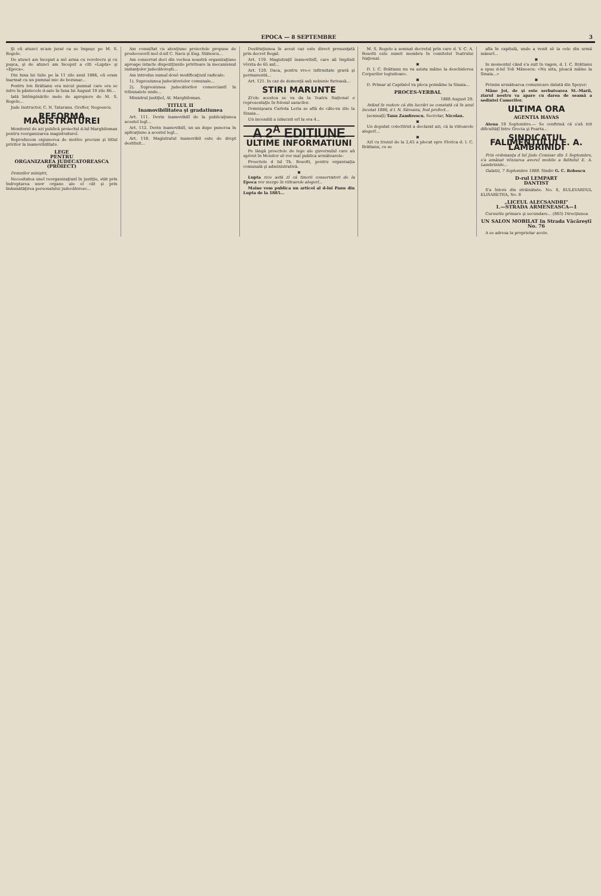EPOCA — 8 SEPTEMBRE 3
Şi eŭ atunci m'am jurat ca se împuşc pe M. S. Regele.
De atunci am început a mĕ arma cu revolveru şi cu puşca, şi de atunci am început a citi «Lupta» şi «Epoca».
Din luna lui Iulie pe la 11 zile anul 1886, eŭ eram înarmat cu un pumnal mic de bozunar...
Pentru Ion Brătianu era micul pumnal care era se intre în pântecele d-sale în luna lui August 10 zile 86...
Iată întêmpinările mele de apropiere de M. S. Regele...
Jude Instructor, C. N. Tataranu. Grefier, Negoescu.
REFORMA MAGISTRATUREI
Monitorul de azi publică proiectul d-luĭ Marghiloman pentru reorganizarea magistratureĭ.
Reproducem expunerea de motive precum şi titlul privitor la inamovibilitate.
LEGE
PENTRU
ORGANIZAREA JUDECATOREASCA
(PROIECT)
Domnilor miniştri,
Necesitatea uneĭ reorganizaţiunĭ în justiţie, stăt prin îndreptarea unor organe ale eĭ cât şi prin îmbunătăţirea personalului judecătoresc...
Am consultat cu atenţiune proiectele propuse de predecesoriĭ meĭ d-niĭ C. Nacu şi Eug. Stătescu...
Am conservat deci din vechea noastră organizaţiune aproape intacte dispoziţiunile privitoare la mecanismul instanţelor judecătoreşti...
Am introdus numaĭ douĕ modificaţiunĭ radicale:
1). Supresiunea judecătorielor comunale...
2). Supresiunea judecătorilor comerciantĭ în tribunalele unde...
Ministrul justiţieĭ, Al. Marghiloman.
TITLUL II
Inamovibilitatea şi gradatiunea
Art. 111. Devin inamovibilĭ de la publicaţiunea acesteĭ legĭ...
Art. 112. Devin inamovibilĭ, un an dupe punerea în aplicaţiune a acesteĭ legĭ...
Art. 118. Magistratul inamovibil este de drept destituit...
Destituţiunea în acest caz este direct pronunţată prin decret Regal.
Art. 119. Magistraţiĭ inamovibilĭ, care aŭ împlinit vêrsta de 65 anĭ...
Art. 120. Daca, pentru vre-o infirmitate gravă şi permanentă...
Art. 121. In caz de demenţă saŭ nebunie furioasă...
STIRI MARUNTE
Zi'ele acestea se va da la Teatru Naţional o representaţie în folosul saracilor.
Domnişoara Carlota Leria se află de câte-va zile la Sinaia...
Un incendiŭ a isbucnit erĭ la ora 4...
A 2<sup>A</sup> EDITIUNE
ULTIME INFORMATIUNI
Pe lângă proectele de lege ale guvernuluĭ care aŭ apĕrut în Monitor sĕ vor maĭ publica următoarele:
Proectele d luĭ Th. Rosetti, pentru organisaţia comunală şi administrativă.
✖
Lupta zice astă zĭ că tinerii conservatori de la Epoca vor merge în viitoarele alegerĭ...
Maine vom publica un articol al d-luĭ Panu din Lupta de la 1885...
M. S. Regele a semnat decretul prin care d. V. C. A. Rosetti este numit membru în comitetul Teatrului Naţional.
✖
D. I. C. Brătianu nu va asista mâine la deschiderea Corpurilor legiuitoare.
✖
D. Primar al Capitaleĭ va pleca poimâine la Sinaia...
PROCES-VERBAL
1888 August 29.
Având în vedere că din lucrări se constată că în anul încetat 1886, d l. N. Săveanu, fost prefect...
(semnaţĭ) Tanu Zamfirescu. Secretar, Nicolau.
✖
Un deputat colectivist a declarat azi, că la viitoarele alegerĭ...
✖
Azĭ cu trenul de la 2,45 a plecat spre Florica d. I. C. Brătianu, ce se
afla în capitală, unde a venit sĕ ia cele din urmă măsurĭ...
✖
In momentul când s'a suit în vagon, d. I. C. Brătianu a spus d-luĭ Toli Mânescu: «Nu uita, pleacă mâine la Sinaia...»
✖
Primim următoarea comunicare datată din Speyer:
Mâne Joi, de şi este serbatoarea St.-Marii, ziarul nostru va apare cu darea de seamă a sedintei Camerilor.
ULTIMA ORA
AGENTIA HAVAS
Atena 19 Septembre.— Se confirmă că s'aŭ ivit dificultăţĭ între Grecia şi Poarta...
SINDICATUL FALIMENTULUI E. A. LAMBRINIDI
Prin ordonanţa d luĭ Jude Comisar din 5 Septembre, s'a amânat vênzarea avereĭ mobile a falituluĭ E. A. Lambrinide...
Galatzi, 7 Septembre 1888. Sindic G. C. Robescu
D-rul LEMPART
DANTIST
S'a întors din străinătate. No. 8, BULEVARDUL ELISABETHA, No. 8
„LICEUL ALECSANDRI"
1.—STRADA ARMENEASCA—1
Cursurile primare şi secundare... (893) Direcţiunea
UN SALON MOBILAT In Strada Văcăreştĭ No. 76
A se adresa la proprietar acolo.